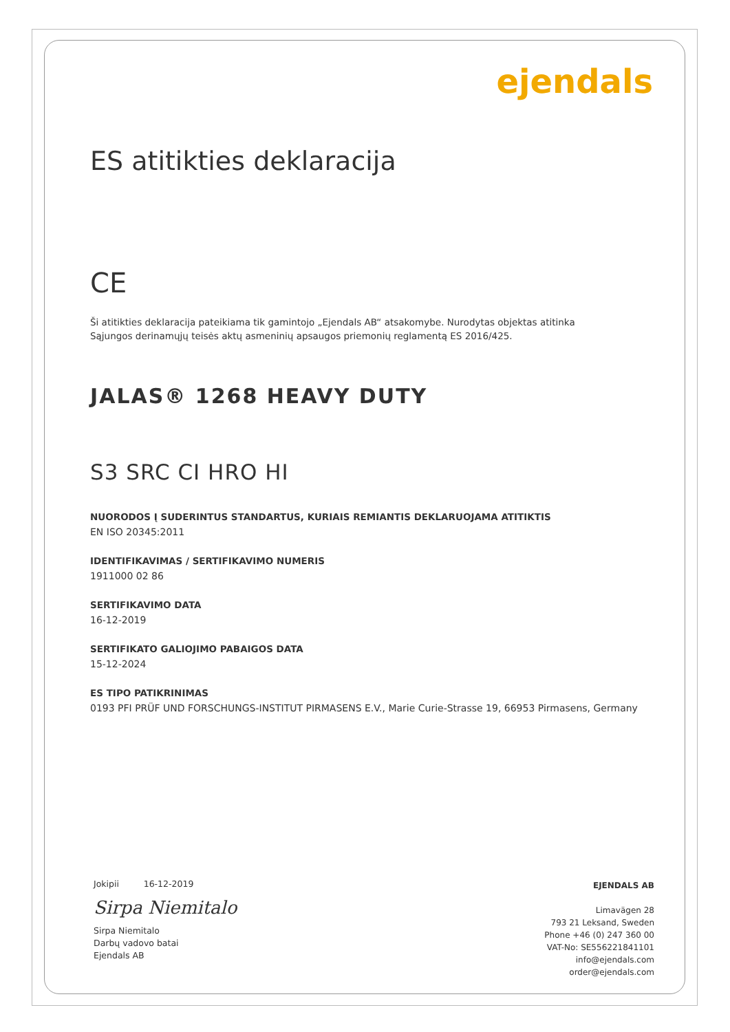ejendals
ES atitikties deklaracija
CE
Ši atitikties deklaracija pateikiama tik gamintojo „Ejendals AB“ atsakomybe. Nurodytas objektas atitinka Sąjungos derinamųjų teisės aktų asmeninių apsaugos priemonių reglamentą ES 2016/425.
JALAS® 1268 HEAVY DUTY
S3 SRC CI HRO HI
NUORODOS Į SUDERINTUS STANDARTUS, KURIAIS REMIANTIS DEKLARUOJAMA ATITIKTIS
EN ISO 20345:2011
IDENTIFIKAVIMAS / SERTIFIKAVIMO NUMERIS
1911000 02 86
SERTIFIKAVIMO DATA
16-12-2019
SERTIFIKATO GALIOJIMO PABAIGOS DATA
15-12-2024
ES TIPO PATIKRINIMAS
0193 PFI PRÜF UND FORSCHUNGS-INSTITUT PIRMASENS E.V., Marie Curie-Strasse 19, 66953 Pirmasens, Germany
Jokipii 16-12-2019
Sirpa Niemitalo
Sirpa Niemitalo
Darbų vadovo batai
Ejendals AB
EJENDALS AB
Limavägen 28
793 21 Leksand, Sweden
Phone +46 (0) 247 360 00
VAT-No: SE556221841101
info@ejendals.com
order@ejendals.com